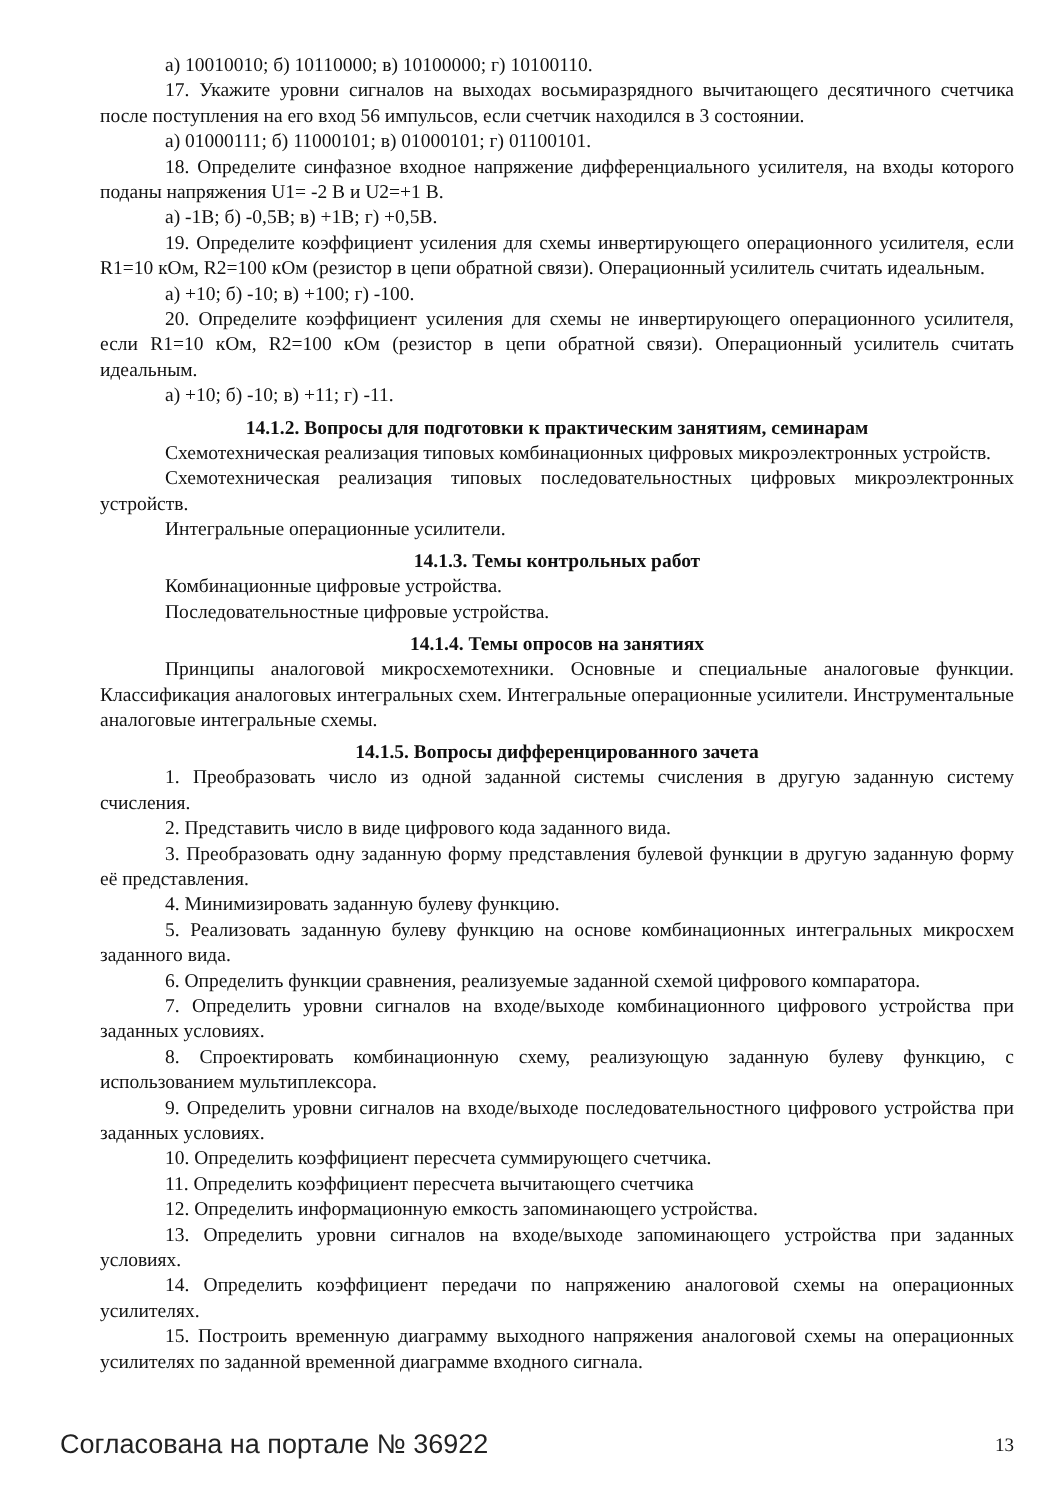а) 10010010; б) 10110000; в) 10100000; г) 10100110.
17. Укажите уровни сигналов на выходах восьмиразрядного вычитающего десятичного счетчика после поступления на его вход 56 импульсов, если счетчик находился в 3 состоянии.
а) 01000111; б) 11000101; в) 01000101; г) 01100101.
18. Определите синфазное входное напряжение дифференциального усилителя, на входы которого поданы напряжения U1= -2 В и U2=+1 В.
а) -1В; б) -0,5В; в) +1В; г) +0,5В.
19. Определите коэффициент усиления для схемы инвертирующего операционного усилителя, если R1=10 кОм, R2=100 кОм (резистор в цепи обратной связи). Операционный усилитель считать идеальным.
а) +10; б) -10; в) +100; г) -100.
20. Определите коэффициент усиления для схемы не инвертирующего операционного усилителя, если R1=10 кОм, R2=100 кОм (резистор в цепи обратной связи). Операционный усилитель считать идеальным.
а) +10; б) -10; в) +11; г) -11.
14.1.2. Вопросы для подготовки к практическим занятиям, семинарам
Схемотехническая реализация типовых комбинационных цифровых микроэлектронных устройств.
Схемотехническая реализация типовых последовательностных цифровых микроэлектронных устройств.
Интегральные операционные усилители.
14.1.3. Темы контрольных работ
Комбинационные цифровые устройства.
Последовательностные цифровые устройства.
14.1.4. Темы опросов на занятиях
Принципы аналоговой микросхемотехники. Основные и специальные аналоговые функции. Классификация аналоговых интегральных схем. Интегральные операционные усилители. Инструментальные аналоговые интегральные схемы.
14.1.5. Вопросы дифференцированного зачета
1. Преобразовать число из одной заданной системы счисления в другую заданную систему счисления.
2. Представить число в виде цифрового кода заданного вида.
3. Преобразовать одну заданную форму представления булевой функции в другую заданную форму её представления.
4. Минимизировать заданную булеву функцию.
5. Реализовать заданную булеву функцию на основе комбинационных интегральных микросхем заданного вида.
6. Определить функции сравнения, реализуемые заданной схемой цифрового компаратора.
7. Определить уровни сигналов на входе/выходе комбинационного цифрового устройства при заданных условиях.
8. Спроектировать комбинационную схему, реализующую заданную булеву функцию, с использованием мультиплексора.
9. Определить уровни сигналов на входе/выходе последовательностного цифрового устройства при заданных условиях.
10. Определить коэффициент пересчета суммирующего счетчика.
11. Определить коэффициент пересчета вычитающего счетчика
12. Определить информационную емкость запоминающего устройства.
13. Определить уровни сигналов на входе/выходе запоминающего устройства при заданных условиях.
14. Определить коэффициент передачи по напряжению аналоговой схемы на операционных усилителях.
15. Построить временную диаграмму выходного напряжения аналоговой схемы на операционных усилителях по заданной временной диаграмме входного сигнала.
Согласована на портале № 36922 13